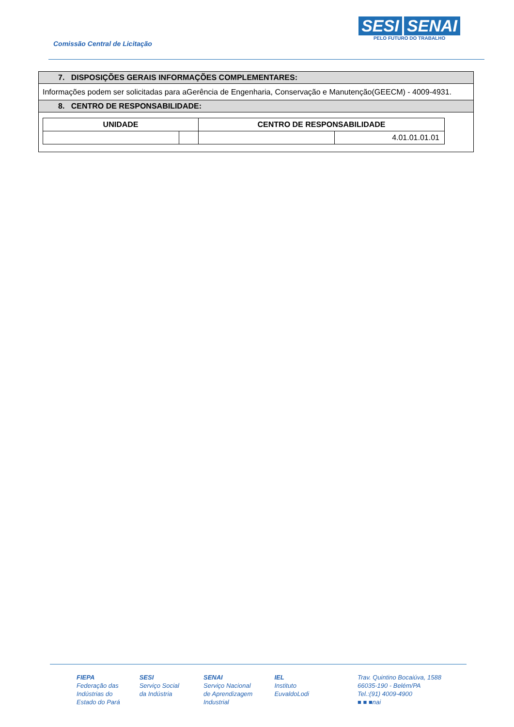Comissão Central de Licitação
SESI SENAI
PELO FUTURO DO TRABALHO
| 7. DISPOSIÇÕES GERAIS INFORMAÇÕES COMPLEMENTARES: |
| Informações podem ser solicitadas para aGerência de Engenharia, Conservação e Manutenção(GEECM) - 4009-4931. |
| 8. CENTRO DE RESPONSABILIDADE: |
| / UNIDADE / / CENTRO DE RESPONSABILIDADE / / / --- / --- / --- / --- / / / / / 4.01.01.01.01 / |
FIEPA
Federação das
Indústrias do
Estado do Pará
SESI
Serviço Social
da Indústria
SENAI
Serviço Nacional
de Aprendizagem
Industrial
IEL
Instituto
EuvaldoLodi
Trav. Quintino Bocaiúva, 1588
66035-190 - Belém/PA
Tel.:(91) 4009-4900
■ ■ ■nai